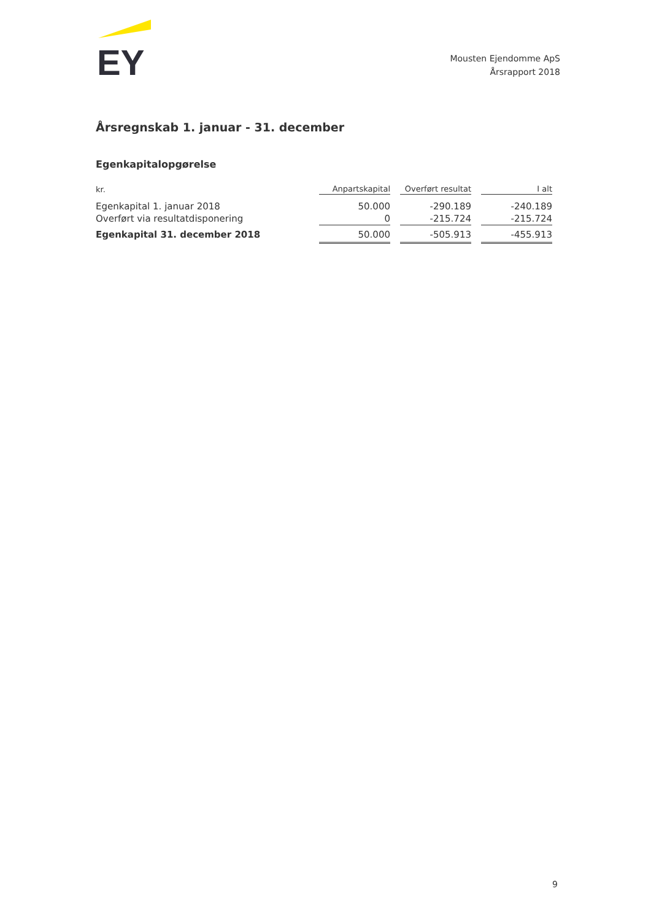EY
Mousten Ejendomme ApS
Årsrapport 2018
Årsregnskab 1. januar - 31. december
Egenkapitalopgørelse
| kr. | Anpartskapital | Overført resultat | I alt |
| --- | --- | --- | --- |
| Egenkapital 1. januar 2018 | 50.000 | -290.189 | -240.189 |
| Overført via resultatdisponering | 0 | -215.724 | -215.724 |
| Egenkapital 31. december 2018 | 50.000 | -505.913 | -455.913 |
9